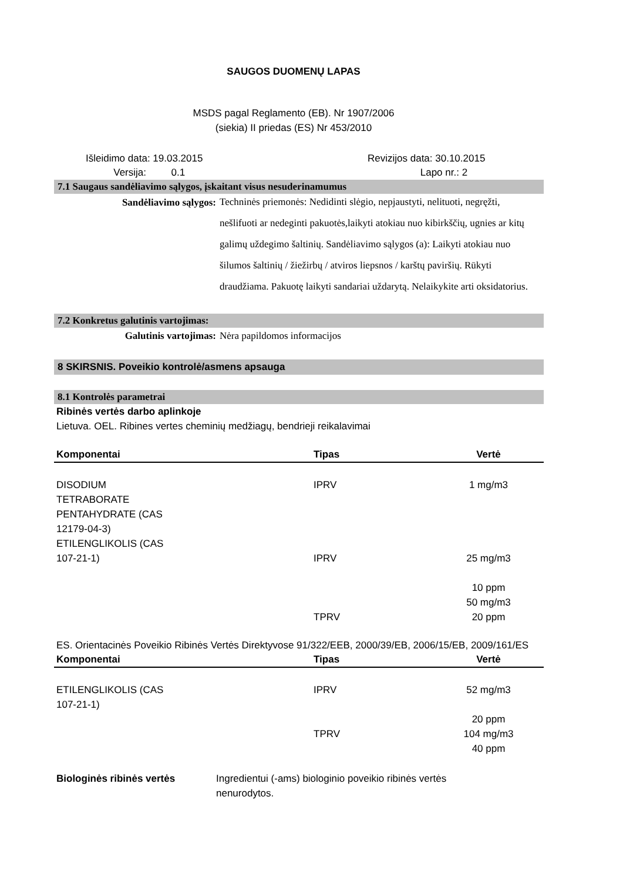SAUGOS DUOMENŲ LAPAS
MSDS pagal Reglamento (EB). Nr 1907/2006
(siekia) II priedas (ES) Nr 453/2010
Išleidimo data: 19.03.2015
Versija: 0.1
Revizijos data: 30.10.2015
Lapo nr.: 2
7.1 Saugaus sandėliavimo sąlygos, įskaitant visus nesuderinamumus
Sandėliavimo sąlygos:
Techninės priemonės: Nedidinti slėgio, nepjaustyti, nelituoti, negręžti, nešlifuoti ar nedeginti pakuotės,laikyti atokiau nuo kibirkščių, ugnies ar kitų galimų uždegimo šaltinių. Sandėliavimo sąlygos (a): Laikyti atokiau nuo šilumos šaltinių / žiežirbų / atviros liepsnos / karštų paviršių. Rūkyti draudžiama. Pakuotę laikyti sandariai uždarytą. Nelaikykite arti oksidatorius.
7.2 Konkretus galutinis vartojimas:
Galutinis vartojimas: Nėra papildomos informacijos
8 SKIRSNIS. Poveikio kontrolė/asmens apsauga
8.1 Kontrolės parametrai
Ribinės vertės darbo aplinkoje
Lietuva. OEL. Ribines vertes cheminių medžiagų, bendrieji reikalavimai
| Komponentai | Tipas | Vertė |
| --- | --- | --- |
| DISODIUM TETRABORATE PENTAHYDRATE (CAS 12179-04-3) ETILENGLIKOLIS (CAS 107-21-1) | IPRV IPRV TPRV | 1 mg/m3 25 mg/m3 10 ppm 50 mg/m3 20 ppm |
ES. Orientacinės Poveikio Ribinės Vertės Direktyvose 91/322/EEB, 2000/39/EB, 2006/15/EB, 2009/161/ES
| Komponentai | Tipas | Vertė |
| --- | --- | --- |
| ETILENGLIKOLIS (CAS 107-21-1) | IPRV TPRV | 52 mg/m3 20 ppm 104 mg/m3 40 ppm |
Biologinės ribinės vertės Ingredientui (-ams) biologinio poveikio ribinės vertės nenurodytos.